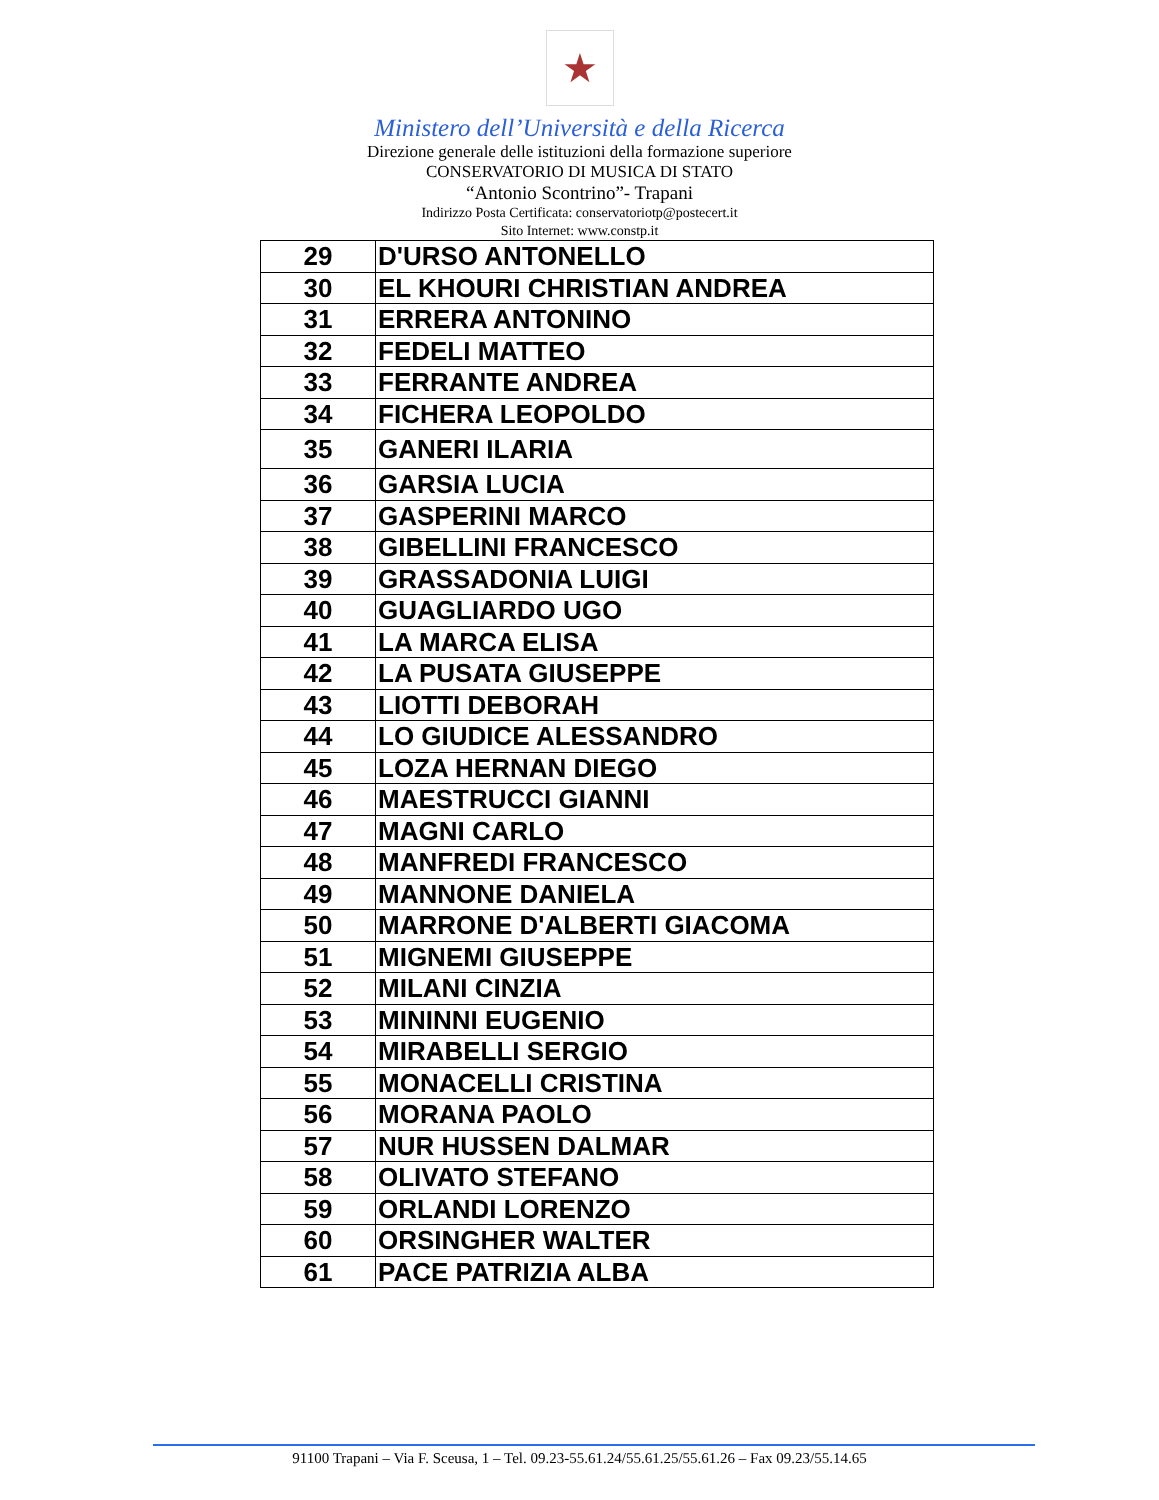★
Ministero dell’Università e della Ricerca
Direzione generale delle istituzioni della formazione superiore
CONSERVATORIO DI MUSICA DI STATO
“Antonio Scontrino”- Trapani
Indirizzo Posta Certificata: conservatoriotp@postecert.it
Sito Internet: www.constp.it
| 29 | D'URSO ANTONELLO |
| 30 | EL KHOURI CHRISTIAN ANDREA |
| 31 | ERRERA ANTONINO |
| 32 | FEDELI MATTEO |
| 33 | FERRANTE ANDREA |
| 34 | FICHERA LEOPOLDO |
| 35 | GANERI ILARIA |
| 36 | GARSIA LUCIA |
| 37 | GASPERINI MARCO |
| 38 | GIBELLINI FRANCESCO |
| 39 | GRASSADONIA LUIGI |
| 40 | GUAGLIARDO UGO |
| 41 | LA MARCA ELISA |
| 42 | LA PUSATA GIUSEPPE |
| 43 | LIOTTI DEBORAH |
| 44 | LO GIUDICE ALESSANDRO |
| 45 | LOZA HERNAN DIEGO |
| 46 | MAESTRUCCI GIANNI |
| 47 | MAGNI CARLO |
| 48 | MANFREDI FRANCESCO |
| 49 | MANNONE DANIELA |
| 50 | MARRONE D'ALBERTI GIACOMA |
| 51 | MIGNEMI GIUSEPPE |
| 52 | MILANI CINZIA |
| 53 | MININNI EUGENIO |
| 54 | MIRABELLI SERGIO |
| 55 | MONACELLI CRISTINA |
| 56 | MORANA PAOLO |
| 57 | NUR HUSSEN DALMAR |
| 58 | OLIVATO STEFANO |
| 59 | ORLANDI LORENZO |
| 60 | ORSINGHER WALTER |
| 61 | PACE PATRIZIA ALBA |
91100 Trapani – Via F. Sceusa, 1 – Tel. 09.23-55.61.24/55.61.25/55.61.26 – Fax 09.23/55.14.65